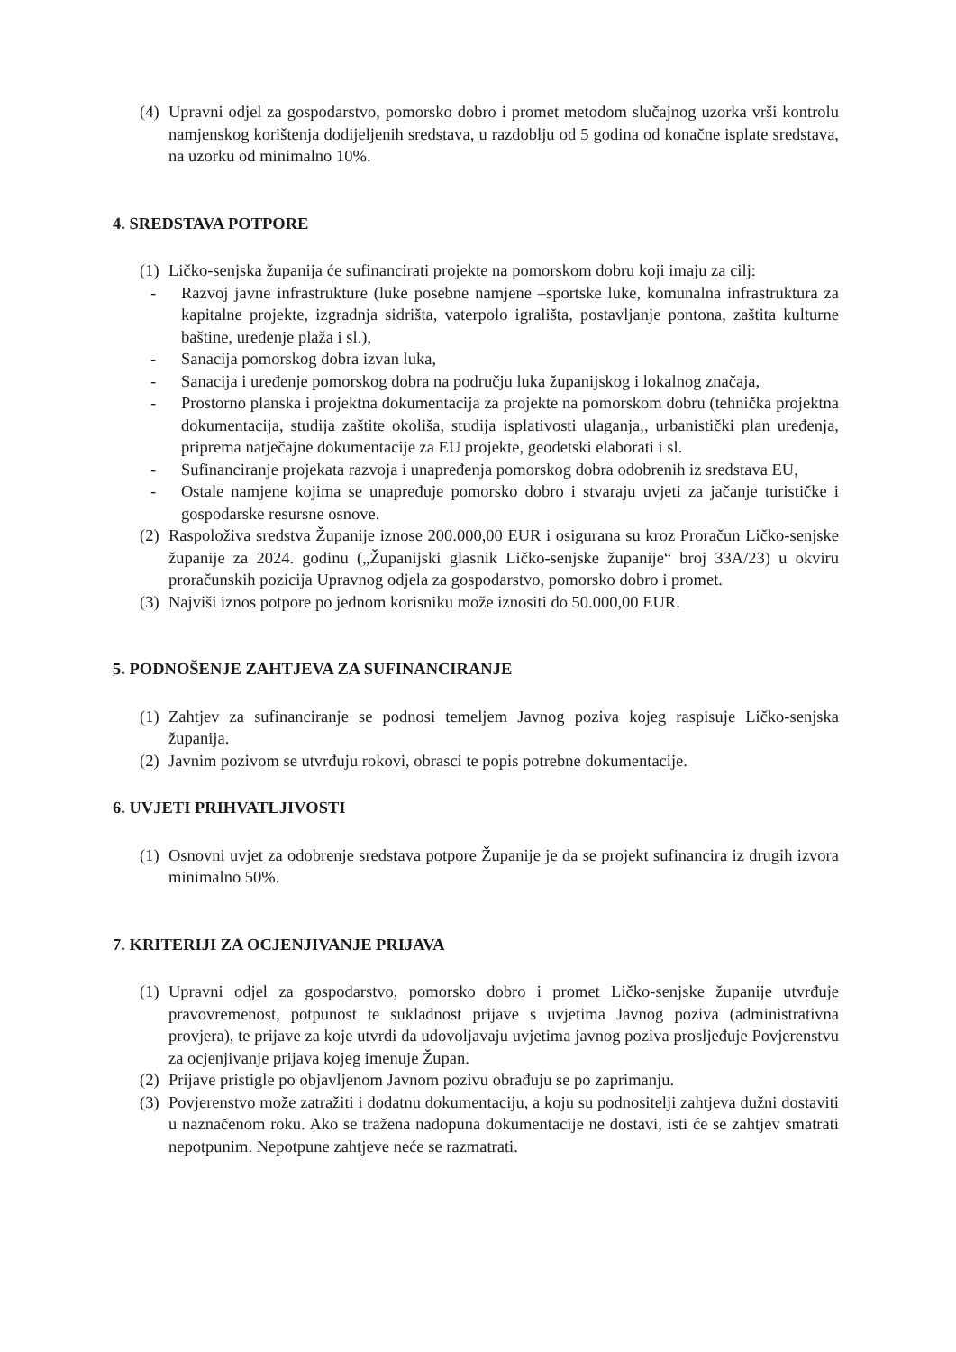(4) Upravni odjel za gospodarstvo, pomorsko dobro i promet metodom slučajnog uzorka vrši kontrolu namjenskog korištenja dodijeljenih sredstava, u razdoblju od 5 godina od konačne isplate sredstava, na uzorku od minimalno 10%.
4. SREDSTAVA POTPORE
(1) Ličko-senjska županija će sufinancirati projekte na pomorskom dobru koji imaju za cilj:
- Razvoj javne infrastrukture (luke posebne namjene –sportske luke, komunalna infrastruktura za kapitalne projekte, izgradnja sidrišta, vaterpolo igrališta, postavljanje pontona, zaštita kulturne baštine, uređenje plaža i sl.),
- Sanacija pomorskog dobra izvan luka,
- Sanacija i uređenje pomorskog dobra na području luka županijskog i lokalnog značaja,
- Prostorno planska i projektna dokumentacija za projekte na pomorskom dobru (tehnička projektna dokumentacija, studija zaštite okoliša, studija isplativosti ulaganja,, urbanistički plan uređenja, priprema natječajne dokumentacije za EU projekte, geodetski elaborati i sl.
- Sufinanciranje projekata razvoja i unapređenja pomorskog dobra odobrenih iz sredstava EU,
- Ostale namjene kojima se unapređuje pomorsko dobro i stvaraju uvjeti za jačanje turističke i gospodarske resursne osnove.
(2) Raspoloživa sredstva Županije iznose 200.000,00 EUR i osigurana su kroz Proračun Ličko-senjske županije za 2024. godinu („Županijski glasnik Ličko-senjske županije“ broj 33A/23) u okviru proračunskih pozicija Upravnog odjela za gospodarstvo, pomorsko dobro i promet.
(3) Najviši iznos potpore po jednom korisniku može iznositi do 50.000,00 EUR.
5. PODNOŠENJE ZAHTJEVA ZA SUFINANCIRANJE
(1) Zahtjev za sufinanciranje se podnosi temeljem Javnog poziva kojeg raspisuje Ličko-senjska županija.
(2) Javnim pozivom se utvrđuju rokovi, obrasci te popis potrebne dokumentacije.
6. UVJETI PRIHVATLJIVOSTI
(1) Osnovni uvjet za odobrenje sredstava potpore Županije je da se projekt sufinancira iz drugih izvora minimalno 50%.
7. KRITERIJI ZA OCJENJIVANJE PRIJAVA
(1) Upravni odjel za gospodarstvo, pomorsko dobro i promet Ličko-senjske županije utvrđuje pravovremenost, potpunost te sukladnost prijave s uvjetima Javnog poziva (administrativna provjera), te prijave za koje utvrdi da udovoljavaju uvjetima javnog poziva prosljeđuje Povjerenstvu za ocjenjivanje prijava kojeg imenuje Župan.
(2) Prijave pristigle po objavljenom Javnom pozivu obrađuju se po zaprimanju.
(3) Povjerenstvo može zatražiti i dodatnu dokumentaciju, a koju su podnositelji zahtjeva dužni dostaviti u naznačenom roku. Ako se tražena nadopuna dokumentacije ne dostavi, isti će se zahtjev smatrati nepotpunim. Nepotpune zahtjeve neće se razmatrati.